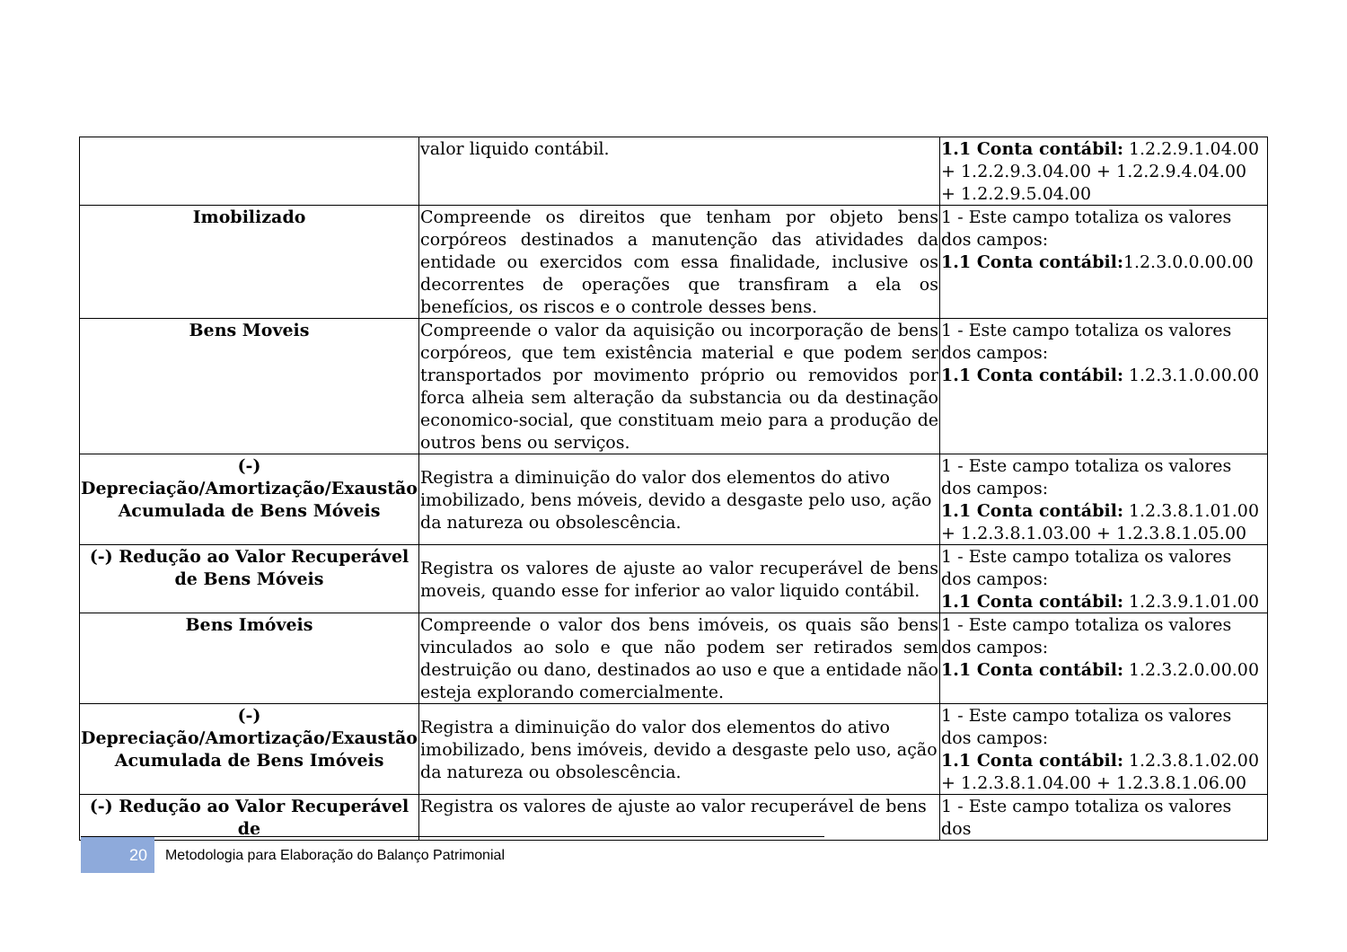| | valor liquido contábil. | 1.1 Conta contábil: 1.2.2.9.1.04.00 + 1.2.2.9.3.04.00 + 1.2.2.9.4.04.00 + 1.2.2.9.5.04.00 |
| Imobilizado | Compreende os direitos que tenham por objeto bens corpóreos destinados a manutenção das atividades da entidade ou exercidos com essa finalidade, inclusive os decorrentes de operações que transfiram a ela os benefícios, os riscos e o controle desses bens. | 1 - Este campo totaliza os valores dos campos: 1.1 Conta contábil: 1.2.3.0.0.00.00 |
| Bens Moveis | Compreende o valor da aquisição ou incorporação de bens corpóreos, que tem existência material e que podem ser transportados por movimento próprio ou removidos por forca alheia sem alteração da substancia ou da destinação economico-social, que constituam meio para a produção de outros bens ou serviços. | 1 - Este campo totaliza os valores dos campos: 1.1 Conta contábil: 1.2.3.1.0.00.00 |
| (-) Depreciação/Amortização/Exaustão Acumulada de Bens Móveis | Registra a diminuição do valor dos elementos do ativo imobilizado, bens móveis, devido a desgaste pelo uso, ação da natureza ou obsolescência. | 1 - Este campo totaliza os valores dos campos: 1.1 Conta contábil: 1.2.3.8.1.01.00 + 1.2.3.8.1.03.00 + 1.2.3.8.1.05.00 |
| (-) Redução ao Valor Recuperável de Bens Móveis | Registra os valores de ajuste ao valor recuperável de bens moveis, quando esse for inferior ao valor liquido contábil. | 1 - Este campo totaliza os valores dos campos: 1.1 Conta contábil: 1.2.3.9.1.01.00 |
| Bens Imóveis | Compreende o valor dos bens imóveis, os quais são bens vinculados ao solo e que não podem ser retirados sem destruição ou dano, destinados ao uso e que a entidade não esteja explorando comercialmente. | 1 - Este campo totaliza os valores dos campos: 1.1 Conta contábil: 1.2.3.2.0.00.00 |
| (-) Depreciação/Amortização/Exaustão Acumulada de Bens Imóveis | Registra a diminuição do valor dos elementos do ativo imobilizado, bens imóveis, devido a desgaste pelo uso, ação da natureza ou obsolescência. | 1 - Este campo totaliza os valores dos campos: 1.1 Conta contábil: 1.2.3.8.1.02.00 + 1.2.3.8.1.04.00 + 1.2.3.8.1.06.00 |
| (-) Redução ao Valor Recuperável de | Registra os valores de ajuste ao valor recuperável de bens | 1 - Este campo totaliza os valores dos |
20
Metodologia para Elaboração do Balanço Patrimonial